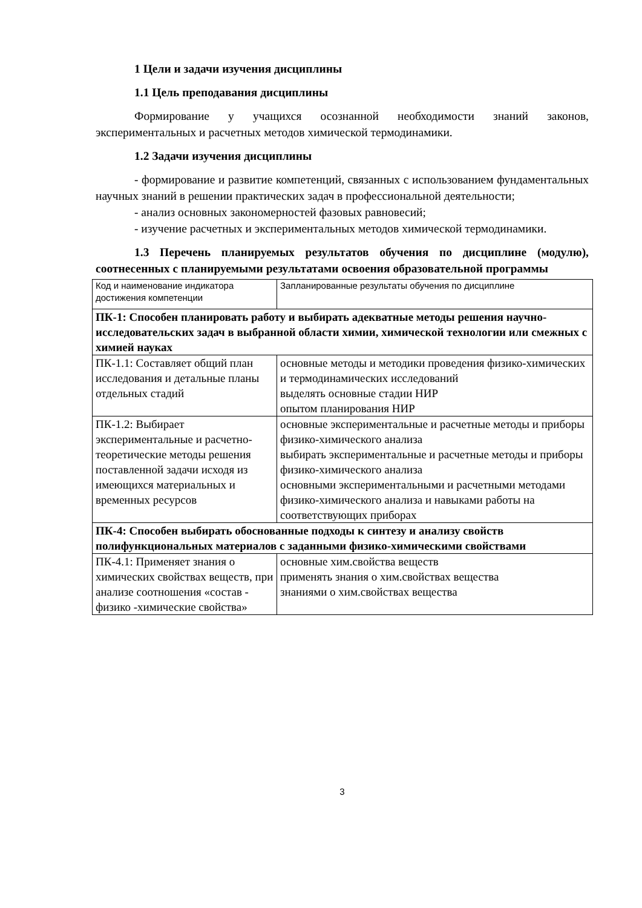1 Цели и задачи изучения дисциплины
1.1 Цель преподавания дисциплины
Формирование у учащихся осознанной необходимости знаний законов, экспериментальных и расчетных методов химической термодинамики.
1.2 Задачи изучения дисциплины
- формирование и развитие компетенций, связанных с использованием фундаментальных научных знаний в решении практических задач в профессиональной деятельности;
- анализ основных закономерностей фазовых равновесий;
- изучение расчетных и экспериментальных методов химической термодинамики.
1.3 Перечень планируемых результатов обучения по дисциплине (модулю), соотнесенных с планируемыми результатами освоения образовательной программы
| Код и наименование индикатора достижения компетенции | Запланированные результаты обучения по дисциплине |
| ПК-1: Способен планировать работу и выбирать адекватные методы решения научно-исследовательских задач в выбранной области химии, химической технологии или смежных с химией науках | |
| ПК-1.1: Составляет общий план исследования и детальные планы отдельных стадий | основные методы и методики проведения физико-химических и термодинамических исследований выделять основные стадии НИР опытом планирования НИР |
| ПК-1.2: Выбирает экспериментальные и расчетно-теоретические методы решения поставленной задачи исходя из имеющихся материальных и временных ресурсов | основные экспериментальные и расчетные методы и приборы физико-химического анализа выбирать экспериментальные и расчетные методы и приборы физико-химического анализа основными экспериментальными и расчетными методами физико-химического анализа и навыками работы на соответствующих приборах |
| ПК-4: Способен выбирать обоснованные подходы к синтезу и анализу свойств полифункциональных материалов с заданными физико-химическими свойствами | |
| ПК-4.1: Применяет знания о химических свойствах веществ, при анализе соотношения «состав - физико -химические свойства» | основные хим.свойства веществ применять знания о хим.свойствах вещества знаниями о хим.свойствах вещества |
3